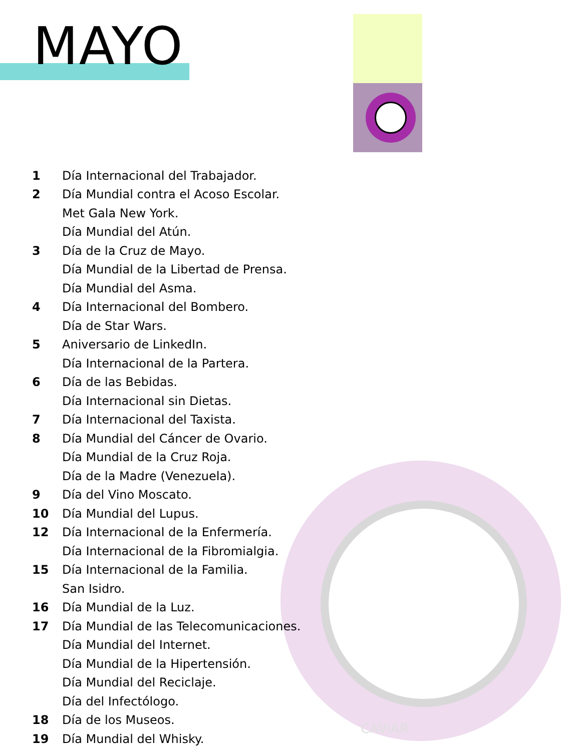MAYO
| 1 | Día Internacional del Trabajador. |
| 2 | Día Mundial contra el Acoso Escolar. |
| | Met Gala New York. |
| | Día Mundial del Atún. |
| 3 | Día de la Cruz de Mayo. |
| | Día Mundial de la Libertad de Prensa. |
| | Día Mundial del Asma. |
| 4 | Día Internacional del Bombero. |
| | Día de Star Wars. |
| 5 | Aniversario de LinkedIn. |
| | Día Internacional de la Partera. |
| 6 | Día de las Bebidas. |
| | Día Internacional sin Dietas. |
| 7 | Día Internacional del Taxista. |
| 8 | Día Mundial del Cáncer de Ovario. |
| | Día Mundial de la Cruz Roja. |
| | Día de la Madre (Venezuela). |
| 9 | Día del Vino Moscato. |
| 10 | Día Mundial del Lupus. |
| 12 | Día Internacional de la Enfermería. |
| | Día Internacional de la Fibromialgia. |
| 15 | Día Internacional de la Familia. |
| | San Isidro. |
| 16 | Día Mundial de la Luz. |
| 17 | Día Mundial de las Telecomunicaciones. |
| | Día Mundial del Internet. |
| | Día Mundial de la Hipertensión. |
| | Día Mundial del Reciclaje. |
| | Día del Infectólogo. |
| 18 | Día de los Museos. |
| 19 | Día Mundial del Whisky. |
CAVIAR